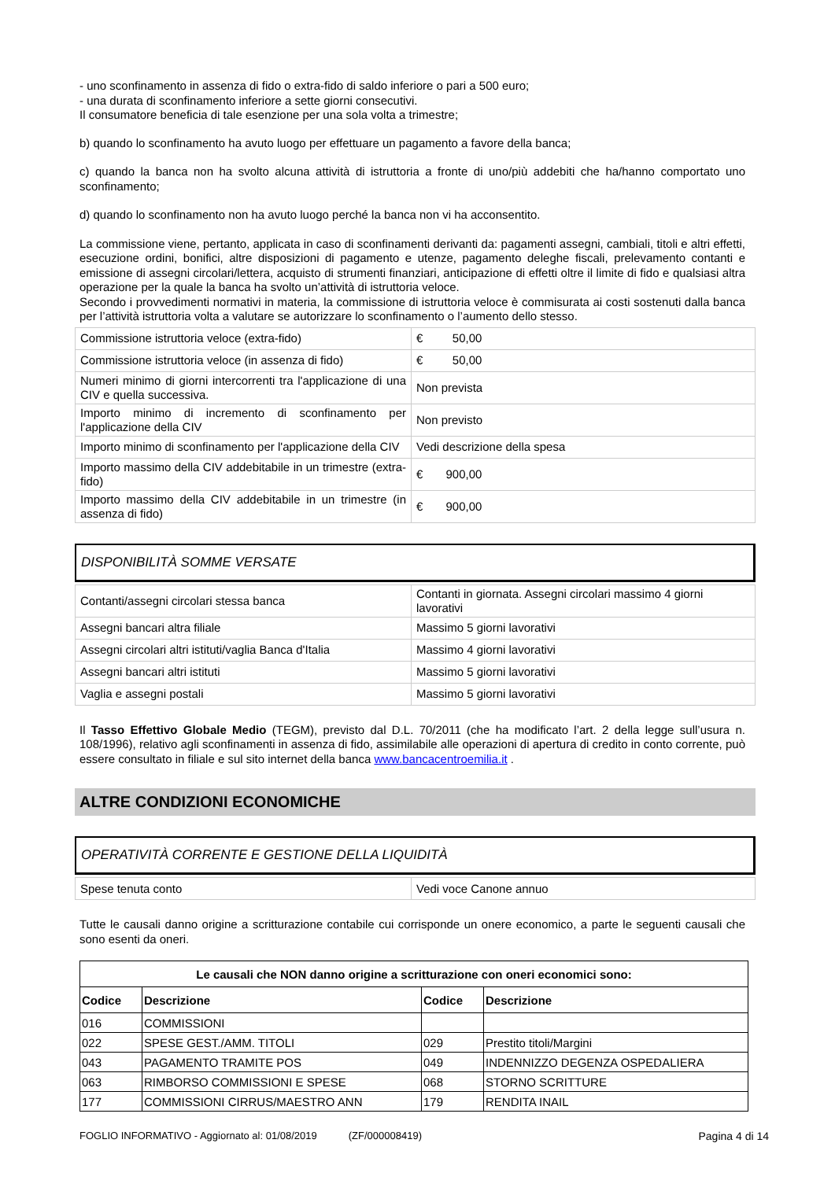- uno sconfinamento in assenza di fido o extra-fido di saldo inferiore o pari a 500 euro;
- una durata di sconfinamento inferiore a sette giorni consecutivi.
Il consumatore beneficia di tale esenzione per una sola volta a trimestre;
b) quando lo sconfinamento ha avuto luogo per effettuare un pagamento a favore della banca;
c) quando la banca non ha svolto alcuna attività di istruttoria a fronte di uno/più addebiti che ha/hanno comportato uno sconfinamento;
d) quando lo sconfinamento non ha avuto luogo perché la banca non vi ha acconsentito.
La commissione viene, pertanto, applicata in caso di sconfinamenti derivanti da: pagamenti assegni, cambiali, titoli e altri effetti, esecuzione ordini, bonifici, altre disposizioni di pagamento e utenze, pagamento deleghe fiscali, prelevamento contanti e emissione di assegni circolari/lettera, acquisto di strumenti finanziari, anticipazione di effetti oltre il limite di fido e qualsiasi altra operazione per la quale la banca ha svolto un’attività di istruttoria veloce.
Secondo i provvedimenti normativi in materia, la commissione di istruttoria veloce è commisurata ai costi sostenuti dalla banca per l’attività istruttoria volta a valutare se autorizzare lo sconfinamento o l’aumento dello stesso.
| Commissione istruttoria veloce (extra-fido) | € 50,00 |
| Commissione istruttoria veloce (in assenza di fido) | € 50,00 |
| Numeri minimo di giorni intercorrenti tra l'applicazione di una CIV e quella successiva. | Non prevista |
| Importo minimo di incremento di sconfinamento per l'applicazione della CIV | Non previsto |
| Importo minimo di sconfinamento per l'applicazione della CIV | Vedi descrizione della spesa |
| Importo massimo della CIV addebitabile in un trimestre (extra-fido) | € 900,00 |
| Importo massimo della CIV addebitabile in un trimestre (in assenza di fido) | € 900,00 |
DISPONIBILITÀ SOMME VERSATE
| Contanti/assegni circolari stessa banca | Contanti in giornata. Assegni circolari massimo 4 giorni lavorativi |
| Assegni bancari altra filiale | Massimo 5 giorni lavorativi |
| Assegni circolari altri istituti/vaglia Banca d'Italia | Massimo 4 giorni lavorativi |
| Assegni bancari altri istituti | Massimo 5 giorni lavorativi |
| Vaglia e assegni postali | Massimo 5 giorni lavorativi |
Il Tasso Effettivo Globale Medio (TEGM), previsto dal D.L. 70/2011 (che ha modificato l’art. 2 della legge sull’usura n. 108/1996), relativo agli sconfinamenti in assenza di fido, assimilabile alle operazioni di apertura di credito in conto corrente, può essere consultato in filiale e sul sito internet della banca www.bancacentroemilia.it .
ALTRE CONDIZIONI ECONOMICHE
OPERATIVITÀ CORRENTE E GESTIONE DELLA LIQUIDITÀ
| Spese tenuta conto | Vedi voce Canone annuo |
Tutte le causali danno origine a scritturazione contabile cui corrisponde un onere economico, a parte le seguenti causali che sono esenti da oneri.
| Le causali che NON danno origine a scritturazione con oneri economici sono: | | | |
| --- | --- | --- | --- |
| Codice | Descrizione | Codice | Descrizione |
| 016 | COMMISSIONI | | |
| 022 | SPESE GEST./AMM. TITOLI | 029 | Prestito titoli/Margini |
| 043 | PAGAMENTO TRAMITE POS | 049 | INDENNIZZO DEGENZA OSPEDALIERA |
| 063 | RIMBORSO COMMISSIONI E SPESE | 068 | STORNO SCRITTURE |
| 177 | COMMISSIONI CIRRUS/MAESTRO ANN | 179 | RENDITA INAIL |
FOGLIO INFORMATIVO - Aggiornato al: 01/08/2019 (ZF/000008419) Pagina 4 di 14